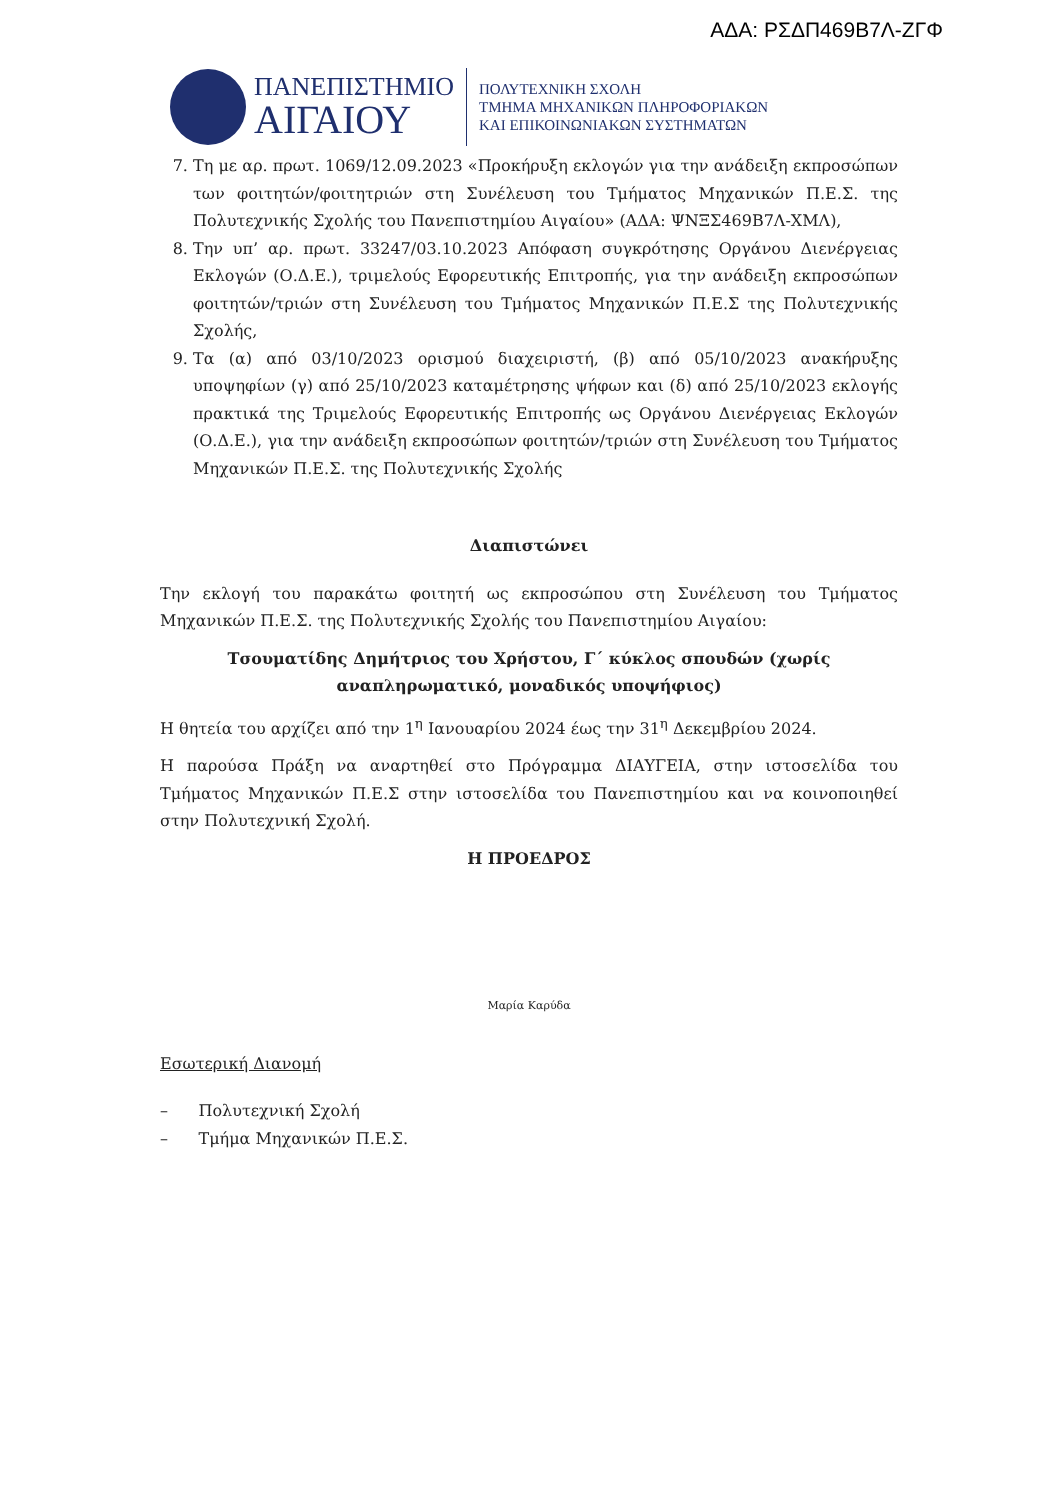ΑΔΑ: ΡΣΔΠ469Β7Λ-ΖΓΦ
ΠΑΝΕΠΙΣΤΗΜΙΟ
ΑΙΓΑΙΟΥ
ΠΟΛΥΤΕΧΝΙΚΗ ΣΧΟΛΗ
ΤΜΗΜΑ ΜΗΧΑΝΙΚΩΝ ΠΛΗΡΟΦΟΡΙΑΚΩΝ
ΚΑΙ ΕΠΙΚΟΙΝΩΝΙΑΚΩΝ ΣΥΣΤΗΜΑΤΩΝ
7. Τη με αρ. πρωτ. 1069/12.09.2023 «Προκήρυξη εκλογών για την ανάδειξη εκπροσώπων των φοιτητών/φοιτητριών στη Συνέλευση του Τμήματος Μηχανικών Π.Ε.Σ. της Πολυτεχνικής Σχολής του Πανεπιστημίου Αιγαίου» (ΑΔΑ: ΨΝΞΣ469Β7Λ-ΧΜΛ),
8. Την υπ’ αρ. πρωτ. 33247/03.10.2023 Απόφαση συγκρότησης Οργάνου Διενέργειας Εκλογών (Ο.Δ.Ε.), τριμελούς Εφορευτικής Επιτροπής, για την ανάδειξη εκπροσώπων φοιτητών/τριών στη Συνέλευση του Τμήματος Μηχανικών Π.Ε.Σ της Πολυτεχνικής Σχολής,
9. Τα (α) από 03/10/2023 ορισμού διαχειριστή, (β) από 05/10/2023 ανακήρυξης υποψηφίων (γ) από 25/10/2023 καταμέτρησης ψήφων και (δ) από 25/10/2023 εκλογής πρακτικά της Τριμελούς Εφορευτικής Επιτροπής ως Οργάνου Διενέργειας Εκλογών (Ο.Δ.Ε.), για την ανάδειξη εκπροσώπων φοιτητών/τριών στη Συνέλευση του Τμήματος Μηχανικών Π.Ε.Σ. της Πολυτεχνικής Σχολής
Διαπιστώνει
Την εκλογή του παρακάτω φοιτητή ως εκπροσώπου στη Συνέλευση του Τμήματος Μηχανικών Π.Ε.Σ. της Πολυτεχνικής Σχολής του Πανεπιστημίου Αιγαίου:
Τσουματίδης Δημήτριος του Χρήστου, Γ΄ κύκλος σπουδών (χωρίς
αναπληρωματικό, μοναδικός υποψήφιος)
Η θητεία του αρχίζει από την 1<sup>η</sup> Ιανουαρίου 2024 έως την 31<sup>η</sup> Δεκεμβρίου 2024.
Η παρούσα Πράξη να αναρτηθεί στο Πρόγραμμα ΔΙΑΥΓΕΙΑ, στην ιστοσελίδα του Τμήματος Μηχανικών Π.Ε.Σ στην ιστοσελίδα του Πανεπιστημίου και να κοινοποιηθεί στην Πολυτεχνική Σχολή.
Η ΠΡΟΕΔΡΟΣ
Μαρία Καρύδα
Εσωτερική Διανομή
– Πολυτεχνική Σχολή
– Τμήμα Μηχανικών Π.Ε.Σ.